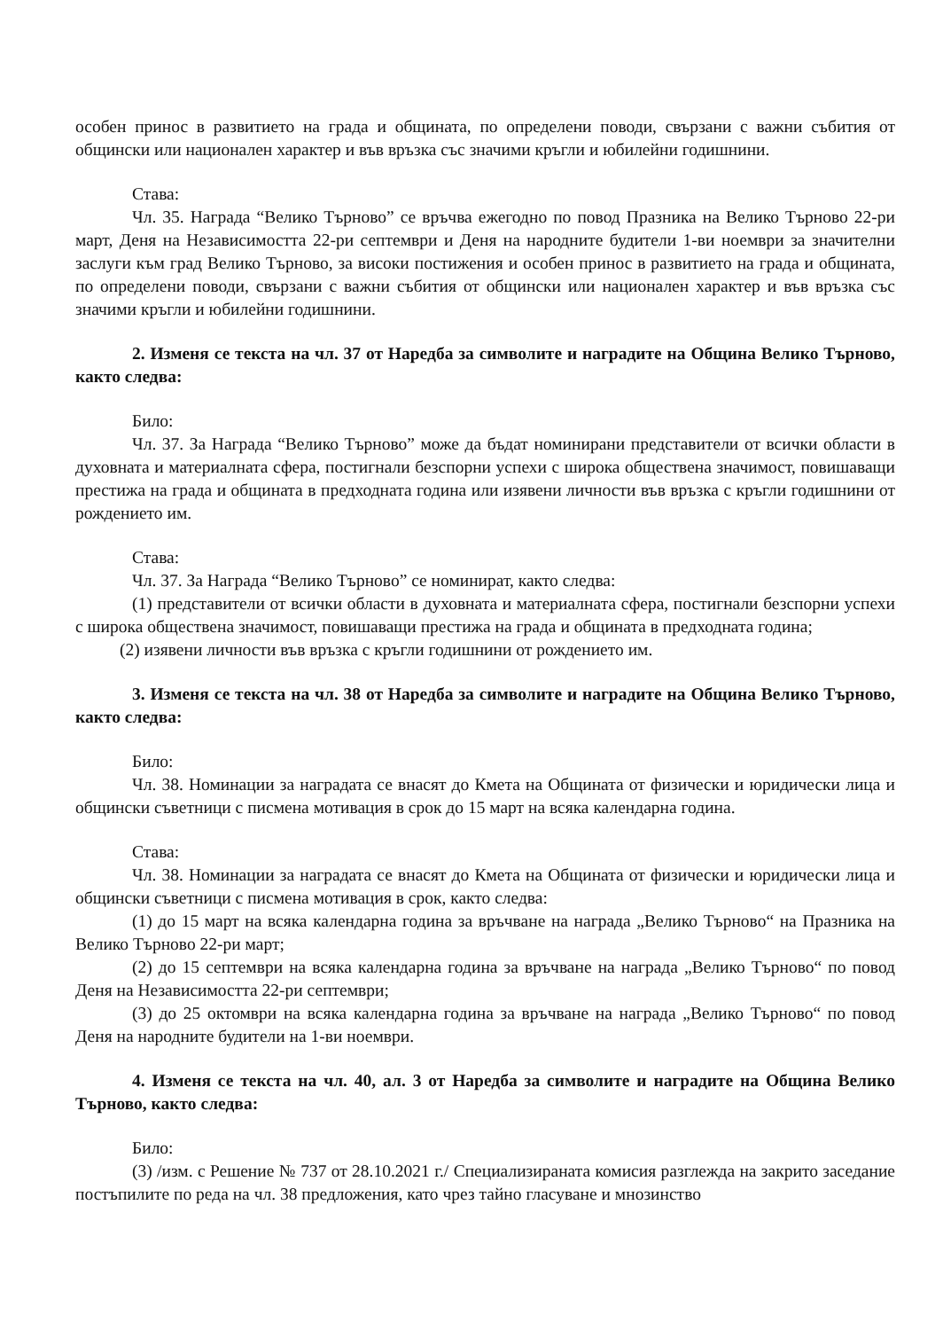особен принос в развитието на града и общината, по определени поводи, свързани с важни събития от общински или национален характер и във връзка със значими кръгли и юбилейни годишнини.
Става:
Чл. 35. Награда “Велико Търново” се връчва ежегодно по повод Празника на Велико Търново 22-ри март, Деня на Независимостта 22-ри септември и Деня на народните будители 1-ви ноември за значителни заслуги към град Велико Търново, за високи постижения и особен принос в развитието на града и общината, по определени поводи, свързани с важни събития от общински или национален характер и във връзка със значими кръгли и юбилейни годишнини.
2. Изменя се текста на чл. 37 от Наредба за символите и наградите на Община Велико Търново, както следва:
Било:
Чл. 37. За Награда “Велико Търново” може да бъдат номинирани представители от всички области в духовната и материалната сфера, постигнали безспорни успехи с широка обществена значимост, повишаващи престижа на града и общината в предходната година или изявени личности във връзка с кръгли годишнини от рождението им.
Става:
Чл. 37. За Награда “Велико Търново” се номинират, както следва:
(1) представители от всички области в духовната и материалната сфера, постигнали безспорни успехи с широка обществена значимост, повишаващи престижа на града и общината в предходната година;
(2) изявени личности във връзка с кръгли годишнини от рождението им.
3. Изменя се текста на чл. 38 от Наредба за символите и наградите на Община Велико Търново, както следва:
Било:
Чл. 38. Номинации за наградата се внасят до Кмета на Общината от физически и юридически лица и общински съветници с писмена мотивация в срок до 15 март на всяка календарна година.
Става:
Чл. 38. Номинации за наградата се внасят до Кмета на Общината от физически и юридически лица и общински съветници с писмена мотивация в срок, както следва:
(1) до 15 март на всяка календарна година за връчване на награда „Велико Търново“ на Празника на Велико Търново 22-ри март;
(2) до 15 септември на всяка календарна година за връчване на награда „Велико Търново“ по повод Деня на Независимостта 22-ри септември;
(3) до 25 октомври на всяка календарна година за връчване на награда „Велико Търново“ по повод Деня на народните будители на 1-ви ноември.
4. Изменя се текста на чл. 40, ал. 3 от Наредба за символите и наградите на Община Велико Търново, както следва:
Било:
(3) /изм. с Решение № 737 от 28.10.2021 г./ Специализираната комисия разглежда на закрито заседание постъпилите по реда на чл. 38 предложения, като чрез тайно гласуване и мнозинство